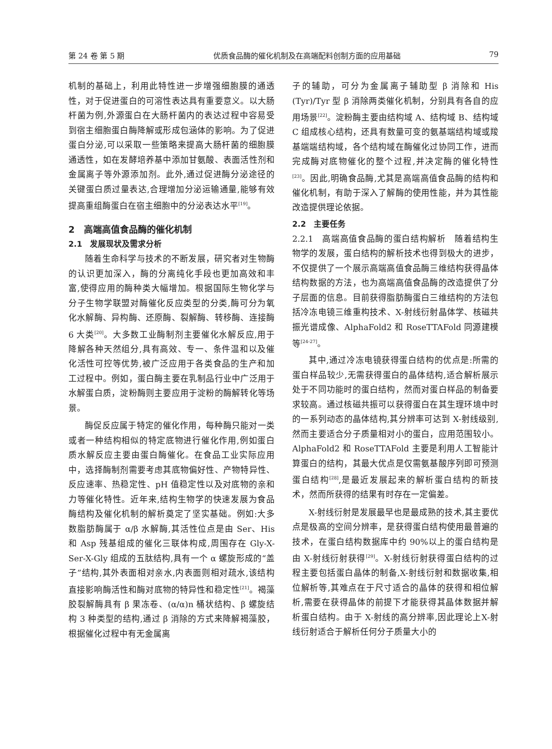第 24 卷 第 5 期 优质食品酶的催化机制及在高端配料创制方面的应用基础 79
机制的基础上，利用此特性进一步增强细胞膜的通透性，对于促进蛋白的可溶性表达具有重要意义。以大肠杆菌为例,外源蛋白在大肠杆菌内的表达过程中容易受到宿主细胞蛋白酶降解或形成包涵体的影响。为了促进蛋白分泌,可以采取一些策略来提高大肠杆菌的细胞膜通透性，如在发酵培养基中添加甘氨酸、表面活性剂和金属离子等外源添加剂。此外,通过促进酶分泌途径的关键蛋白质过量表达,合理增加分泌运输通量,能够有效提高重组酶蛋白在宿主细胞中的分泌表达水平<sup>[19]</sup>。
2　高端高值食品酶的催化机制
2.1　发展现状及需求分析
随着生命科学与技术的不断发展，研究者对生物酶的认识更加深入，酶的分离纯化手段也更加高效和丰富,使得应用的酶种类大幅增加。根据国际生物化学与分子生物学联盟对酶催化反应类型的分类,酶可分为氧化水解酶、异构酶、还原酶、裂解酶、转移酶、连接酶 6 大类<sup>[20]</sup>。大多数工业酶制剂主要催化水解反应,用于降解各种天然组分,具有高效、专一、条件温和以及催化活性可控等优势,被广泛应用于各类食品的生产和加工过程中。例如，蛋白酶主要在乳制品行业中广泛用于水解蛋白质，淀粉酶则主要应用于淀粉的酶解转化等场景。
酶促反应属于特定的催化作用，每种酶只能对一类或者一种结构相似的特定底物进行催化作用,例如蛋白质水解反应主要由蛋白酶催化。在食品工业实际应用中，选择酶制剂需要考虑其底物偏好性、产物特异性、反应速率、热稳定性、pH 值稳定性以及对底物的亲和力等催化特性。近年来,结构生物学的快速发展为食品酶结构及催化机制的解析奠定了坚实基础。例如:大多数脂肪酶属于 α/β 水解酶,其活性位点是由 Ser、His 和 Asp 残基组成的催化三联体构成,周围存在 Gly-X-Ser-X-Gly 组成的五肽结构,具有一个 α 螺旋形成的“盖子”结构,其外表面相对亲水,内表面则相对疏水,该结构直接影响酶活性和酶对底物的特异性和稳定性<sup>[21]</sup>。褐藻胶裂解酶具有 β 果冻卷、(α/α)n 桶状结构、β 螺旋结构 3 种类型的结构,通过 β 消除的方式来降解褐藻胶，根据催化过程中有无金属离
子的辅助，可分为金属离子辅助型 β 消除和 His (Tyr)/Tyr 型 β 消除两类催化机制，分别具有各自的应用场景<sup>[22]</sup>。淀粉酶主要由结构域 A、结构域 B、结构域 C 组成核心结构，还具有数量可变的氨基端结构域或羧基端端结构域，各个结构域在酶催化过协同工作，进而完成酶对底物催化的整个过程,并决定酶的催化特性<sup>[23]</sup>。因此,明确食品酶,尤其是高端高值食品酶的结构和催化机制，有助于深入了解酶的使用性能，并为其性能改造提供理论依据。
2.2　主要任务
2.2.1　高端高值食品酶的蛋白结构解析　随着结构生物学的发展，蛋白结构的解析技术也得到极大的进步，不仅提供了一个展示高端高值食品酶三维结构获得晶体结构数据的方法，也为高端高值食品酶的改造提供了分子层面的信息。目前获得脂肪酶蛋白三维结构的方法包括冷冻电镜三维重构技术、X-射线衍射晶体学、核磁共振光谱成像、AlphaFold2 和 RoseTTAFold 同源建模等<sup>[24-27]</sup>。
其中,通过冷冻电镜获得蛋白结构的优点是:所需的蛋白样品较少,无需获得蛋白的晶体结构,适合解析展示处于不同功能时的蛋白结构，然而对蛋白样品的制备要求较高。通过核磁共振可以获得蛋白在其生理环境中时的一系列动态的晶体结构,其分辨率可达到 X-射线级别,然而主要适合分子质量相对小的蛋白，应用范围较小。AlphaFold2 和 RoseTTAFold 主要是利用人工智能计算蛋白的结构，其最大优点是仅需氨基酸序列即可预测蛋白结构<sup>[28]</sup>,是最近发展起来的解析蛋白结构的新技术，然而所获得的结果有时存在一定偏差。
X-射线衍射是发展最早也是最成熟的技术,其主要优点是极高的空间分辨率，是获得蛋白结构使用最普遍的技术，在蛋白结构数据库中约 90%以上的蛋白结构是由 X-射线衍射获得<sup>[29]</sup>。X-射线衍射获得蛋白结构的过程主要包括蛋白晶体的制备,X-射线衍射和数据收集,相位解析等,其难点在于尺寸适合的晶体的获得和相位解析,需要在获得晶体的前提下才能获得其晶体数据并解析蛋白结构。由于 X-射线的高分辨率,因此理论上X-射线衍射适合于解析任何分子质量大小的